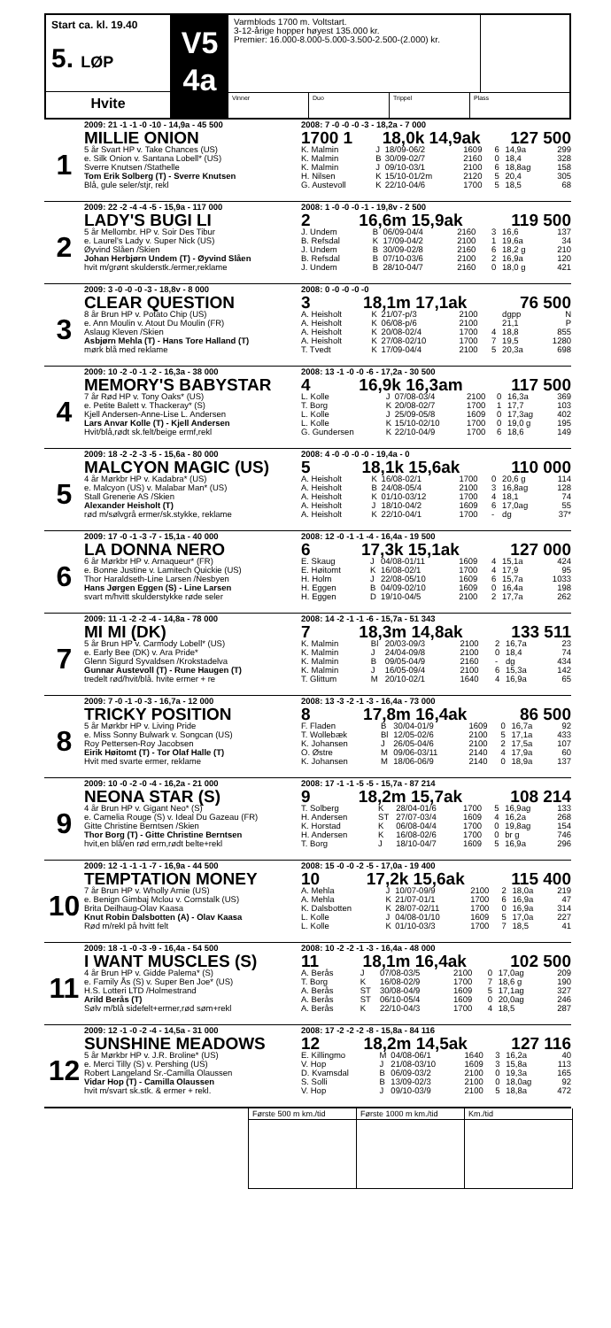Start ca. kl. 19.40
5. LØP
Hvite
V5
4a
Varmblods 1700 m. Voltstart.
3-12-årige hopper høyest 135.000 kr.
Premier: 16.000-8.000-5.000-3.500-2.500-(2.000) kr.
Vinner Duo Trippel Plass
2009: 21 -1 -1 -0 -10 - 14,9a - 45 500 2008: 7 -0 -0 -0 -3 - 18,2a - 7 000
1
MILLIE ONION
5 år Svart HP v. Take Chances (US)
e. Silk Onion v. Santana Lobell* (US)
Sverre Knutsen /Stathelle
Tom Erik Solberg (T) - Sverre Knutsen
Blå, gule seler/stjr, rekl
1700 1 18,0k 14,9ak 127 500
| K. Malmin | J | 18/09-06/2 | 1609 | 6 | 14,9a | 299 |
| K. Malmin | B | 30/09-02/7 | 2160 | 0 | 18,4 | 328 |
| K. Malmin | J | 09/10-03/1 | 2100 | 6 | 18,8ag | 158 |
| H. Nilsen | K | 15/10-01/2m | 2120 | 5 | 20,4 | 305 |
| G. Austevoll | K | 22/10-04/6 | 1700 | 5 | 18,5 | 68 |
2009: 22 -2 -4 -4 -5 - 15,9a - 117 000 2008: 1 -0 -0 -0 -1 - 19,8v - 2 500
2
LADY'S BUGI LI
5 år Mellombr. HP v. Soir Des Tibur
e. Laurel's Lady v. Super Nick (US)
Øyvind Slåen /Skien
Johan Herbjørn Undem (T) - Øyvind Slåen
hvit m/grønt skulderstk./ermer,reklame
2 16,6m 15,9ak 119 500
| J. Undem | B | 06/09-04/4 | 2160 | 3 | 16,6 | 137 |
| B. Refsdal | K | 17/09-04/2 | 2100 | 1 | 19,6a | 34 |
| J. Undem | B | 30/09-02/8 | 2160 | 6 | 18,2 g | 210 |
| B. Refsdal | B | 07/10-03/6 | 2100 | 2 | 16,9a | 120 |
| J. Undem | B | 28/10-04/7 | 2160 | 0 | 18,0 g | 421 |
2009: 3 -0 -0 -0 -3 - 18,8v - 8 000 2008: 0 -0 -0 -0 -0
3
CLEAR QUESTION
8 år Brun HP v. Potato Chip (US)
e. Ann Moulin v. Atout Du Moulin (FR)
Aslaug Kleven /Skien
Asbjørn Mehla (T) - Hans Tore Halland (T)
mørk blå med reklame
3 18,1m 17,1ak 76 500
| A. Heisholt | K | 21/07-p/3 | 2100 | | dgpp | N |
| A. Heisholt | K | 06/08-p/6 | 2100 | | 21,1 | P |
| A. Heisholt | K | 20/08-02/4 | 1700 | 4 | 18,8 | 855 |
| A. Heisholt | K | 27/08-02/10 | 1700 | 7 | 19,5 | 1280 |
| T. Tvedt | K | 17/09-04/4 | 2100 | 5 | 20,3a | 698 |
2009: 10 -2 -0 -1 -2 - 16,3a - 38 000 2008: 13 -1 -0 -0 -6 - 17,2a - 30 500
4
MEMORY'S BABYSTAR
7 år Rød HP v. Tony Oaks* (US)
e. Petite Balett v. Thackeray* (S)
Kjell Andersen-Anne-Lise L. Andersen
Lars Anvar Kolle (T) - Kjell Andersen
Hvit/blå,rødt sk.felt/beige ermf,rekl
4 16,9k 16,3am 117 500
| L. Kolle | J | 07/08-03/4 | 2100 | 0 | 16,3a | 369 |
| T. Borg | K | 20/08-02/7 | 1700 | 1 | 17,7 | 103 |
| L. Kolle | J | 25/09-05/8 | 1609 | 0 | 17,3ag | 402 |
| L. Kolle | K | 15/10-02/10 | 1700 | 0 | 19,0 g | 195 |
| G. Gundersen | K | 22/10-04/9 | 1700 | 6 | 18,6 | 149 |
2009: 18 -2 -2 -3 -5 - 15,6a - 80 000 2008: 4 -0 -0 -0 -0 - 19,4a - 0
5
MALCYON MAGIC (US)
4 år Mørkbr HP v. Kadabra* (US)
e. Malcyon (US) v. Malabar Man* (US)
Stall Grenerie AS /Skien
Alexander Heisholt (T)
rød m/sølvgrå ermer/sk.stykke, reklame
5 18,1k 15,6ak 110 000
| A. Heisholt | K | 16/08-02/1 | 1700 | 0 | 20,6 g | 114 |
| A. Heisholt | B | 24/08-05/4 | 2100 | 3 | 16,8ag | 128 |
| A. Heisholt | K | 01/10-03/12 | 1700 | 4 | 18,1 | 74 |
| A. Heisholt | J | 18/10-04/2 | 1609 | 6 | 17,0ag | 55 |
| A. Heisholt | K | 22/10-04/1 | 1700 | - | dg | 37* |
2009: 17 -0 -1 -3 -7 - 15,1a - 40 000 2008: 12 -0 -1 -1 -4 - 16,4a - 19 500
6
LA DONNA NERO
6 år Mørkbr HP v. Arnaqueur* (FR)
e. Bonne Justine v. Lamitech Quickie (US)
Thor Haraldseth-Line Larsen /Nesbyen
Hans Jørgen Eggen (S) - Line Larsen
svart m/hvitt skulderstykke røde seler
6 17,3k 15,1ak 127 000
| E. Skaug | J | 04/08-01/11 | 1609 | 4 | 15,1a | 424 |
| E. Høitomt | K | 16/08-02/1 | 1700 | 4 | 17,9 | 95 |
| H. Holm | J | 22/08-05/10 | 1609 | 6 | 15,7a | 1033 |
| H. Eggen | B | 04/09-02/10 | 1609 | 0 | 16,4a | 198 |
| H. Eggen | D | 19/10-04/5 | 2100 | 2 | 17,7a | 262 |
2009: 11 -1 -2 -2 -4 - 14,8a - 78 000 2008: 14 -2 -1 -1 -6 - 15,7a - 51 343
7
MI MI (DK)
5 år Brun HP v. Carmody Lobell* (US)
e. Early Bee (DK) v. Ara Pride*
Glenn Sigurd Syvaldsen /Krokstadelva
Gunnar Austevoll (T) - Rune Haugen (T)
tredelt rød/hvit/blå. hvite ermer + re
7 18,3m 14,8ak 133 511
| K. Malmin | Bl | 20/03-09/3 | 2100 | 2 | 16,7a | 23 |
| K. Malmin | J | 24/04-09/8 | 2100 | 0 | 18,4 | 74 |
| K. Malmin | B | 09/05-04/9 | 2160 | - | dg | 434 |
| K. Malmin | J | 16/05-09/4 | 2100 | 6 | 15,3a | 142 |
| T. Glittum | M | 20/10-02/1 | 1640 | 4 | 16,9a | 65 |
2009: 7 -0 -1 -0 -3 - 16,7a - 12 000 2008: 13 -3 -2 -1 -3 - 16,4a - 73 000
8
TRICKY POSITION
5 år Mørkbr HP v. Living Pride
e. Miss Sonny Bulwark v. Songcan (US)
Roy Pettersen-Roy Jacobsen
Eirik Høitomt (T) - Tor Olaf Halle (T)
Hvit med svarte ermer, reklame
8 17,8m 16,4ak 86 500
| F. Fladen | B | 30/04-01/9 | 1609 | 0 | 16,7a | 92 |
| T. Wollebæk | Bl | 12/05-02/6 | 2100 | 5 | 17,1a | 433 |
| K. Johansen | J | 26/05-04/6 | 2100 | 2 | 17,5a | 107 |
| O. Østre | M | 09/06-03/11 | 2140 | 4 | 17,9a | 60 |
| K. Johansen | M | 18/06-06/9 | 2140 | 0 | 18,9a | 137 |
2009: 10 -0 -2 -0 -4 - 16,2a - 21 000 2008: 17 -1 -1 -5 -5 - 15,7a - 87 214
9
NEONA STAR (S)
4 år Brun HP v. Gigant Neo* (S)
e. Camelia Rouge (S) v. Ideal Du Gazeau (FR)
Gitte Christine Berntsen /Skien
Thor Borg (T) - Gitte Christine Berntsen
hvit,en blå/en rød erm,rødt belte+rekl
9 18,2m 15,7ak 108 214
| T. Solberg | K | 28/04-01/6 | 1700 | 5 | 16,9ag | 133 |
| H. Andersen | ST | 27/07-03/4 | 1609 | 4 | 16,2a | 268 |
| K. Horstad | K | 06/08-04/4 | 1700 | 0 | 19,8ag | 154 |
| H. Andersen | K | 16/08-02/6 | 1700 | 0 | br g | 746 |
| T. Borg | J | 18/10-04/7 | 1609 | 5 | 16,9a | 296 |
2009: 12 -1 -1 -1 -7 - 16,9a - 44 500 2008: 15 -0 -0 -2 -5 - 17,0a - 19 400
10
TEMPTATION MONEY
7 år Brun HP v. Wholly Arnie (US)
e. Benign Gimbaj Mclou v. Cornstalk (US)
Brita Deilhaug-Olav Kaasa
Knut Robin Dalsbotten (A) - Olav Kaasa
Rød m/rekl på hvitt felt
10 17,2k 15,6ak 115 400
| A. Mehla | J | 10/07-09/9 | 2100 | 2 | 18,0a | 219 |
| A. Mehla | K | 21/07-01/1 | 1700 | 6 | 16,9a | 47 |
| K. Dalsbotten | K | 28/07-02/11 | 1700 | 0 | 16,9a | 314 |
| L. Kolle | J | 04/08-01/10 | 1609 | 5 | 17,0a | 227 |
| L. Kolle | K | 01/10-03/3 | 1700 | 7 | 18,5 | 41 |
2009: 18 -1 -0 -3 -9 - 16,4a - 54 500 2008: 10 -2 -2 -1 -3 - 16,4a - 48 000
11
I WANT MUSCLES (S)
4 år Brun HP v. Gidde Palema* (S)
e. Family Ås (S) v. Super Ben Joe* (US)
H.S. Lotteri LTD /Holmestrand
Arild Berås (T)
Sølv m/blå sidefelt+ermer,rød søm+rekl
11 18,1m 16,4ak 102 500
| A. Berås | J | 07/08-03/5 | 2100 | 0 | 17,0ag | 209 |
| T. Borg | K | 16/08-02/9 | 1700 | 7 | 18,6 g | 190 |
| A. Berås | ST | 30/08-04/9 | 1609 | 5 | 17,1ag | 327 |
| A. Berås | ST | 06/10-05/4 | 1609 | 0 | 20,0ag | 246 |
| A. Berås | K | 22/10-04/3 | 1700 | 4 | 18,5 | 287 |
2009: 12 -1 -0 -2 -4 - 14,5a - 31 000 2008: 17 -2 -2 -2 -8 - 15,8a - 84 116
12
SUNSHINE MEADOWS
5 år Mørkbr HP v. J.R. Broline* (US)
e. Merci Tilly (S) v. Pershing (US)
Robert Langeland Sr.-Camilla Olaussen
Vidar Hop (T) - Camilla Olaussen
hvit m/svart sk.stk. & ermer + rekl.
12 18,2m 14,5ak 127 116
| E. Killingmo | M | 04/08-06/1 | 1640 | 3 | 16,2a | 40 |
| V. Hop | J | 21/08-03/10 | 1609 | 3 | 15,8a | 113 |
| D. Kvamsdal | B | 06/09-03/2 | 2100 | 0 | 19,3a | 165 |
| S. Solli | B | 13/09-02/3 | 2100 | 0 | 18,0ag | 92 |
| V. Hop | J | 09/10-03/9 | 2100 | 5 | 18,8a | 472 |
Første 500 m km./tid Første 1000 m km./tid Km./tid